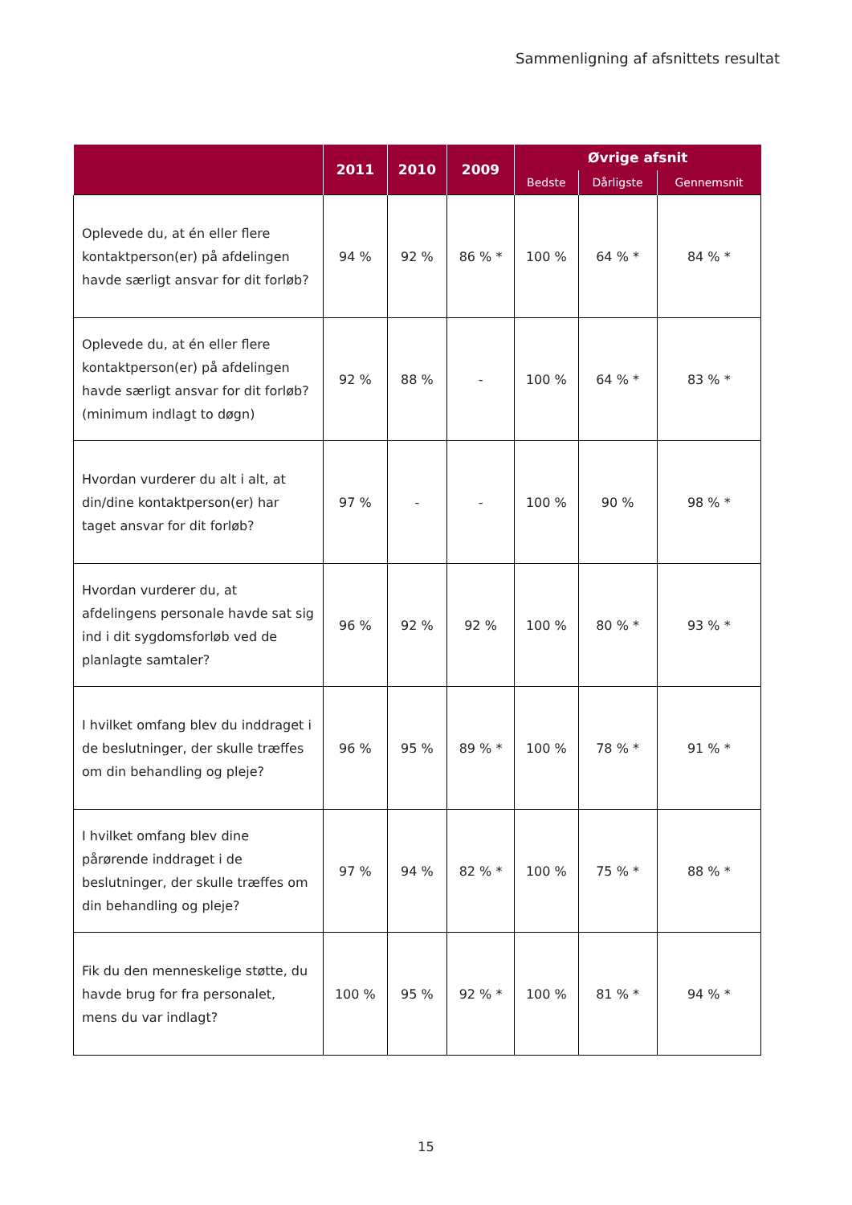Sammenligning af afsnittets resultat
| | 2011 | 2010 | 2009 | Øvrige afsnit | | |
| --- | --- | --- | --- | --- | --- | --- |
| | | | | Bedste | Dårligste | Gennemsnit |
| Oplevede du, at én eller flere kontaktperson(er) på afdelingen havde særligt ansvar for dit forløb? | 94 % | 92 % | 86 % * | 100 % | 64 % * | 84 % * |
| Oplevede du, at én eller flere kontaktperson(er) på afdelingen havde særligt ansvar for dit forløb? (minimum indlagt to døgn) | 92 % | 88 % | - | 100 % | 64 % * | 83 % * |
| Hvordan vurderer du alt i alt, at din/dine kontaktperson(er) har taget ansvar for dit forløb? | 97 % | - | - | 100 % | 90 % | 98 % * |
| Hvordan vurderer du, at afdelingens personale havde sat sig ind i dit sygdomsforløb ved de planlagte samtaler? | 96 % | 92 % | 92 % | 100 % | 80 % * | 93 % * |
| I hvilket omfang blev du inddraget i de beslutninger, der skulle træffes om din behandling og pleje? | 96 % | 95 % | 89 % * | 100 % | 78 % * | 91 % * |
| I hvilket omfang blev dine pårørende inddraget i de beslutninger, der skulle træffes om din behandling og pleje? | 97 % | 94 % | 82 % * | 100 % | 75 % * | 88 % * |
| Fik du den menneskelige støtte, du havde brug for fra personalet, mens du var indlagt? | 100 % | 95 % | 92 % * | 100 % | 81 % * | 94 % * |
15